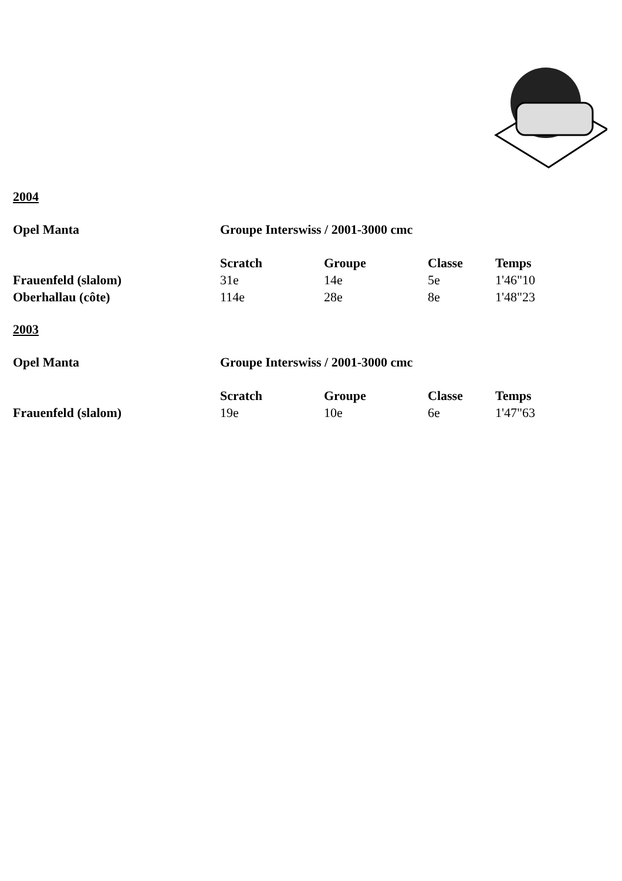2004
| Opel Manta | Groupe Interswiss / 2001-3000 cmc | | | |
| --- | --- | --- | --- | --- |
| | Scratch | Groupe | Classe | Temps |
| Frauenfeld (slalom) | 31e | 14e | 5e | 1'46"10 |
| Oberhallau (côte) | 114e | 28e | 8e | 1'48"23 |
2003
| Opel Manta | Groupe Interswiss / 2001-3000 cmc | | | |
| --- | --- | --- | --- | --- |
| | Scratch | Groupe | Classe | Temps |
| Frauenfeld (slalom) | 19e | 10e | 6e | 1'47"63 |